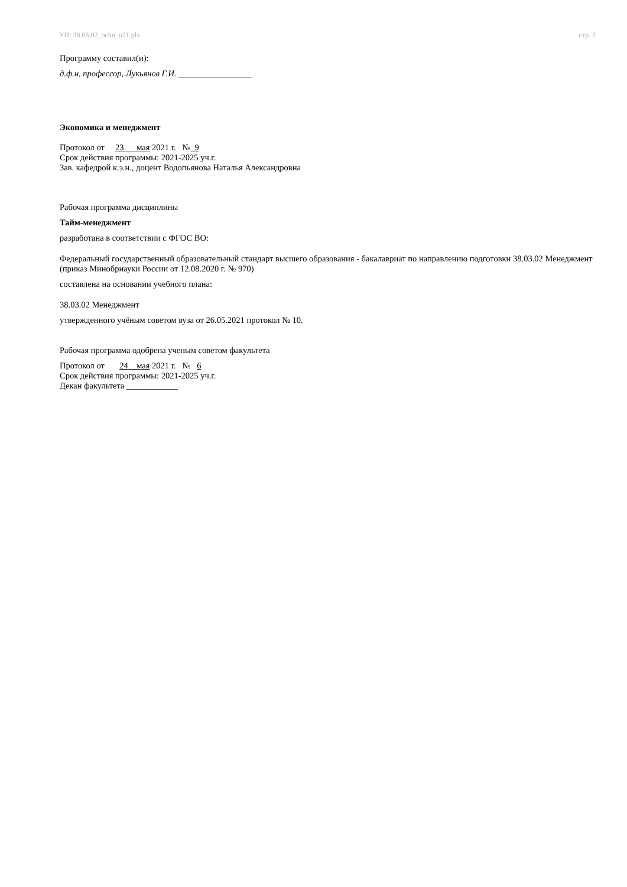УП: 38.03.02_ochn_n21.plx стр. 2
Программу составил(и):
д.ф.н, профессор, Лукьянов Г.И. _________________
Экономика и менеджмент
Протокол от 23 мая 2021 г. № 9
Срок действия программы: 2021-2025 уч.г.
Зав. кафедрой к.э.н., доцент Водопьянова Наталья Александровна
Рабочая программа дисциплины
Тайм-менеджмент
разработана в соответствии с ФГОС ВО:
Федеральный государственный образовательный стандарт высшего образования - бакалавриат по направлению подготовки 38.03.02 Менеджмент (приказ Минобрнауки России от 12.08.2020 г. № 970)
составлена на основании учебного плана:
38.03.02 Менеджмент
утвержденного учёным советом вуза от 26.05.2021 протокол № 10.
Рабочая программа одобрена ученым советом факультета
Протокол от 24 мая 2021 г. № 6
Срок действия программы: 2021-2025 уч.г.
Декан факультета ____________